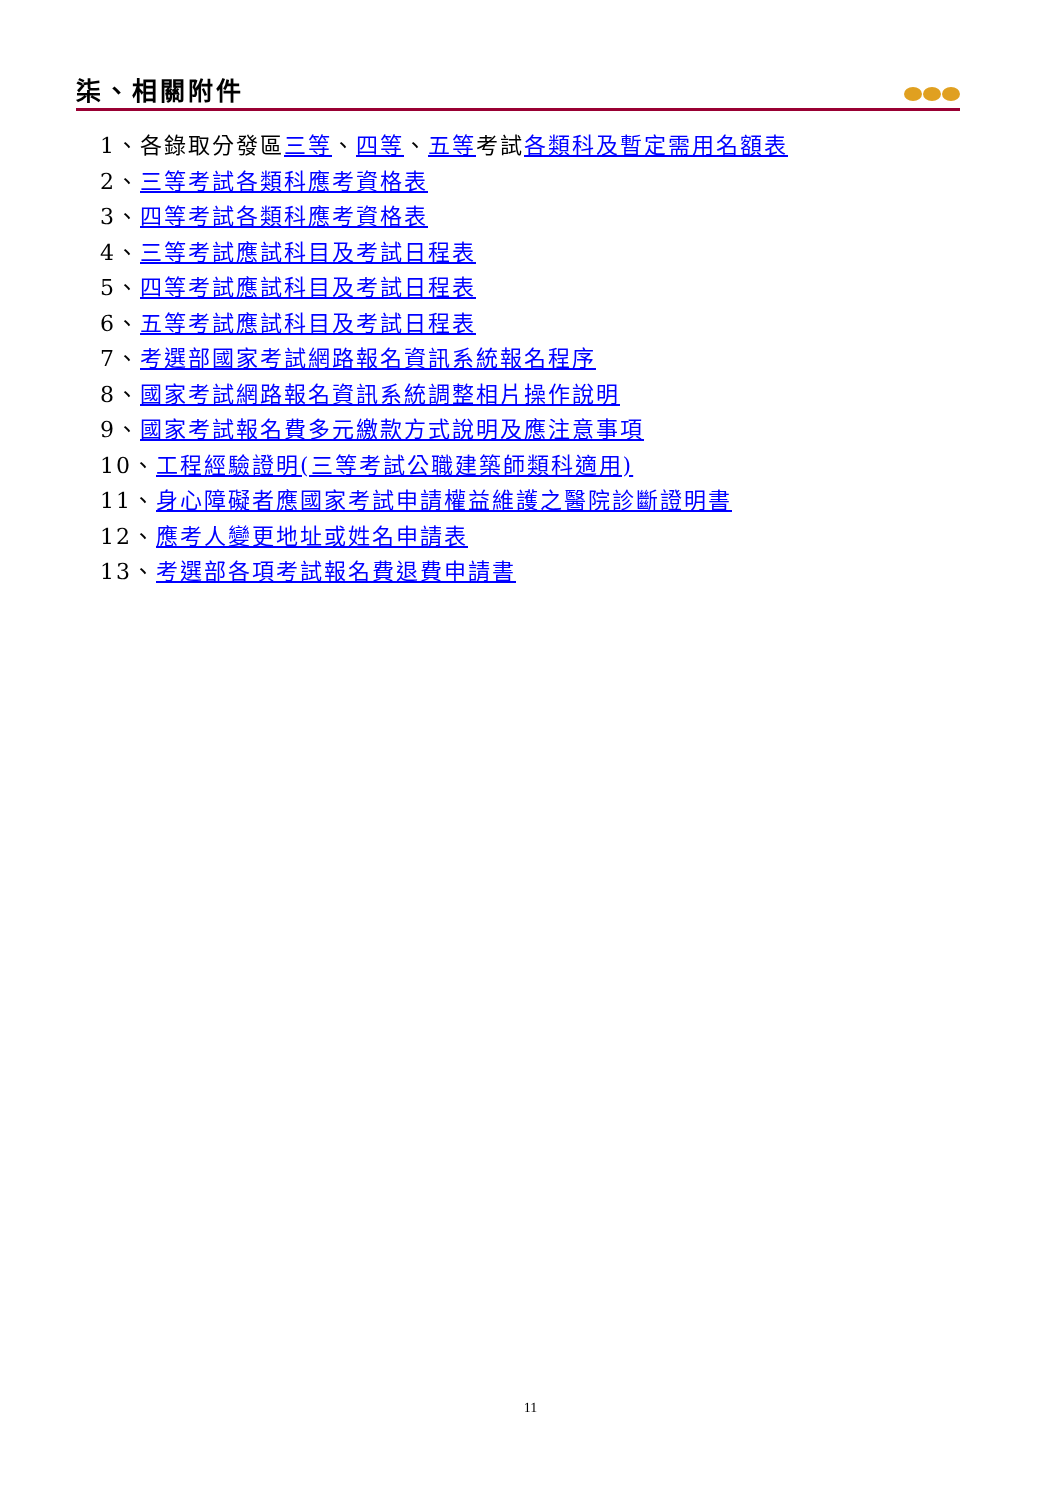柒、相關附件
1、各錄取分發區三等、四等、五等考試各類科及暫定需用名額表
2、三等考試各類科應考資格表
3、四等考試各類科應考資格表
4、三等考試應試科目及考試日程表
5、四等考試應試科目及考試日程表
6、五等考試應試科目及考試日程表
7、考選部國家考試網路報名資訊系統報名程序
8、國家考試網路報名資訊系統調整相片操作說明
9、國家考試報名費多元繳款方式說明及應注意事項
10、工程經驗證明(三等考試公職建築師類科適用)
11、身心障礙者應國家考試申請權益維護之醫院診斷證明書
12、應考人變更地址或姓名申請表
13、考選部各項考試報名費退費申請書
11